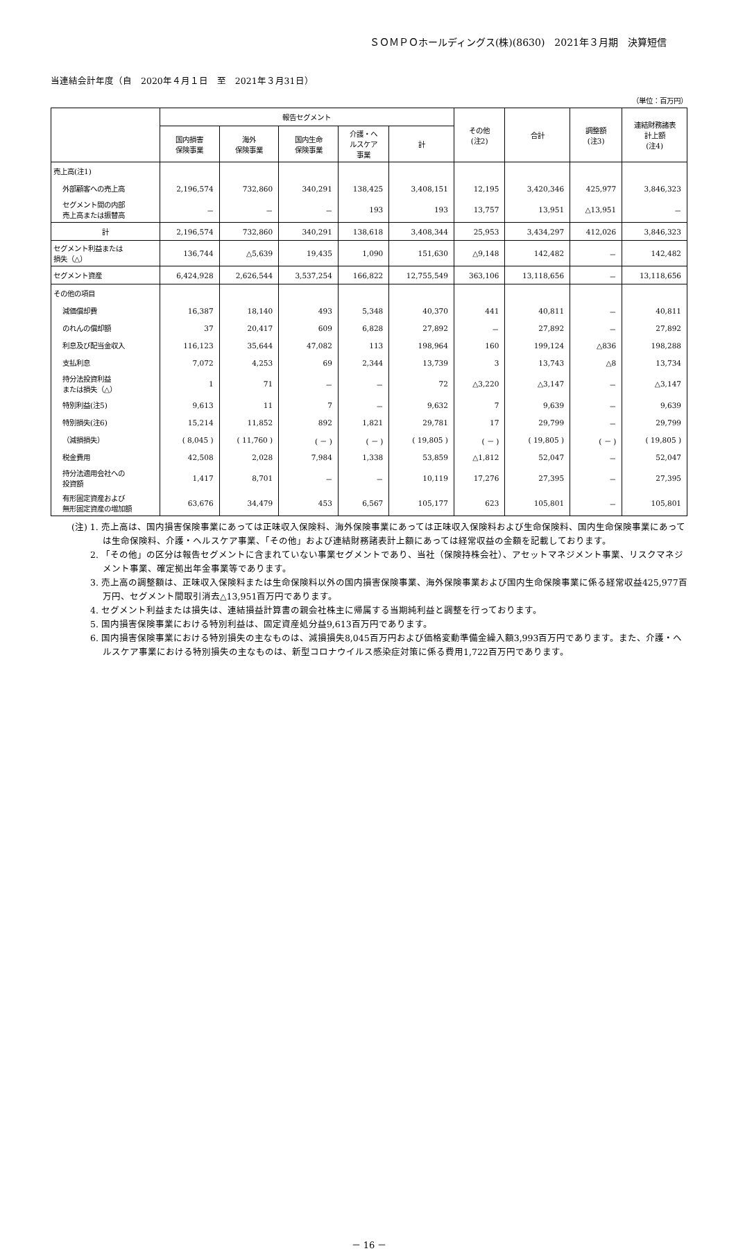ＳＯＭＰＯホールディングス(株)(8630)　2021年３月期　決算短信
当連結会計年度（自　2020年４月１日　至　2021年３月31日）
（単位：百万円）
| | 報告セグメント | | | | | その他 (注2) | 合計 | 調整額 (注3) | 連結財務諸表 計上額 (注4) |
| --- | --- | --- | --- | --- | --- | --- | --- | --- | --- |
| | 国内損害 保険事業 | 海外 保険事業 | 国内生命 保険事業 | 介護・ヘ ルスケア 事業 | 計 | | | | |
| 売上高(注1) | | | | | | | | | |
| 外部顧客への売上高 | 2,196,574 | 732,860 | 340,291 | 138,425 | 3,408,151 | 12,195 | 3,420,346 | 425,977 | 3,846,323 |
| セグメント間の内部 売上高または振替高 | － | － | － | 193 | 193 | 13,757 | 13,951 | △13,951 | － |
| 計 | 2,196,574 | 732,860 | 340,291 | 138,618 | 3,408,344 | 25,953 | 3,434,297 | 412,026 | 3,846,323 |
| セグメント利益または 損失（△） | 136,744 | △5,639 | 19,435 | 1,090 | 151,630 | △9,148 | 142,482 | － | 142,482 |
| セグメント資産 | 6,424,928 | 2,626,544 | 3,537,254 | 166,822 | 12,755,549 | 363,106 | 13,118,656 | － | 13,118,656 |
| その他の項目 | | | | | | | | | |
| 減価償却費 | 16,387 | 18,140 | 493 | 5,348 | 40,370 | 441 | 40,811 | － | 40,811 |
| のれんの償却額 | 37 | 20,417 | 609 | 6,828 | 27,892 | － | 27,892 | － | 27,892 |
| 利息及び配当金収入 | 116,123 | 35,644 | 47,082 | 113 | 198,964 | 160 | 199,124 | △836 | 198,288 |
| 支払利息 | 7,072 | 4,253 | 69 | 2,344 | 13,739 | 3 | 13,743 | △8 | 13,734 |
| 持分法投資利益 または損失（△） | 1 | 71 | － | － | 72 | △3,220 | △3,147 | － | △3,147 |
| 特別利益(注5) | 9,613 | 11 | 7 | － | 9,632 | 7 | 9,639 | － | 9,639 |
| 特別損失(注6) | 15,214 | 11,852 | 892 | 1,821 | 29,781 | 17 | 29,799 | － | 29,799 |
| （減損損失） | ( 8,045 ) | ( 11,760 ) | ( － ) | ( － ) | ( 19,805 ) | ( － ) | ( 19,805 ) | ( － ) | ( 19,805 ) |
| 税金費用 | 42,508 | 2,028 | 7,984 | 1,338 | 53,859 | △1,812 | 52,047 | － | 52,047 |
| 持分法適用会社への 投資額 | 1,417 | 8,701 | － | － | 10,119 | 17,276 | 27,395 | － | 27,395 |
| 有形固定資産および 無形固定資産の増加額 | 63,676 | 34,479 | 453 | 6,567 | 105,177 | 623 | 105,801 | － | 105,801 |
(注) 1. 売上高は、国内損害保険事業にあっては正味収入保険料、海外保険事業にあっては正味収入保険料および生命保険料、国内生命保険事業にあっては生命保険料、介護・ヘルスケア事業、「その他」および連結財務諸表計上額にあっては経常収益の金額を記載しております。
2. 「その他」の区分は報告セグメントに含まれていない事業セグメントであり、当社（保険持株会社）、アセットマネジメント事業、リスクマネジメント事業、確定拠出年金事業等であります。
3. 売上高の調整額は、正味収入保険料または生命保険料以外の国内損害保険事業、海外保険事業および国内生命保険事業に係る経常収益425,977百万円、セグメント間取引消去△13,951百万円であります。
4. セグメント利益または損失は、連結損益計算書の親会社株主に帰属する当期純利益と調整を行っております。
5. 国内損害保険事業における特別利益は、固定資産処分益9,613百万円であります。
6. 国内損害保険事業における特別損失の主なものは、減損損失8,045百万円および価格変動準備金繰入額3,993百万円であります。また、介護・ヘルスケア事業における特別損失の主なものは、新型コロナウイルス感染症対策に係る費用1,722百万円であります。
－ 16 －